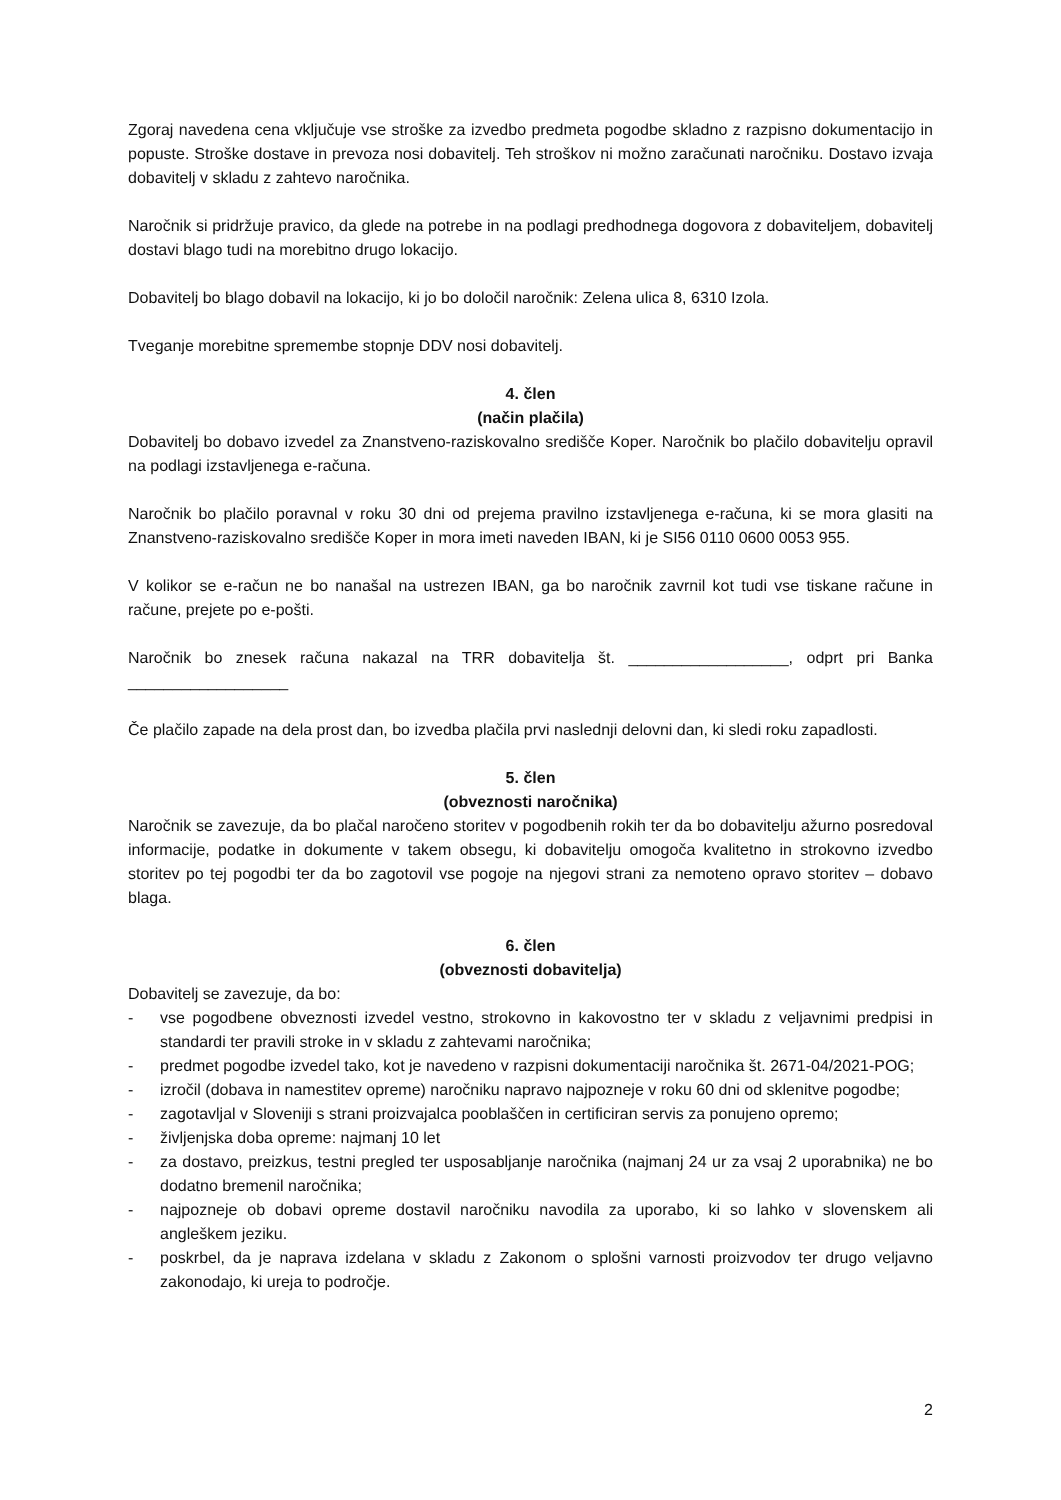Zgoraj navedena cena vključuje vse stroške za izvedbo predmeta pogodbe skladno z razpisno dokumentacijo in popuste. Stroške dostave in prevoza nosi dobavitelj. Teh stroškov ni možno zaračunati naročniku. Dostavo izvaja dobavitelj v skladu z zahtevo naročnika.
Naročnik si pridržuje pravico, da glede na potrebe in na podlagi predhodnega dogovora z dobaviteljem, dobavitelj dostavi blago tudi na morebitno drugo lokacijo.
Dobavitelj bo blago dobavil na lokacijo, ki jo bo določil naročnik: Zelena ulica 8, 6310 Izola.
Tveganje morebitne spremembe stopnje DDV nosi dobavitelj.
4. člen
(način plačila)
Dobavitelj bo dobavo izvedel za Znanstveno-raziskovalno središče Koper. Naročnik bo plačilo dobavitelju opravil na podlagi izstavljenega e-računa.
Naročnik bo plačilo poravnal v roku 30 dni od prejema pravilno izstavljenega e-računa, ki se mora glasiti na Znanstveno-raziskovalno središče Koper in mora imeti naveden IBAN, ki je SI56 0110 0600 0053 955.
V kolikor se e-račun ne bo nanašal na ustrezen IBAN, ga bo naročnik zavrnil kot tudi vse tiskane račune in račune, prejete po e-pošti.
Naročnik bo znesek računa nakazal na TRR dobavitelja št. __________________, odprt pri Banka __________________
Če plačilo zapade na dela prost dan, bo izvedba plačila prvi naslednji delovni dan, ki sledi roku zapadlosti.
5. člen
(obveznosti naročnika)
Naročnik se zavezuje, da bo plačal naročeno storitev v pogodbenih rokih ter da bo dobavitelju ažurno posredoval informacije, podatke in dokumente v takem obsegu, ki dobavitelju omogoča kvalitetno in strokovno izvedbo storitev po tej pogodbi ter da bo zagotovil vse pogoje na njegovi strani za nemoteno opravo storitev – dobavo blaga.
6. člen
(obveznosti dobavitelja)
Dobavitelj se zavezuje, da bo:
- vse pogodbene obveznosti izvedel vestno, strokovno in kakovostno ter v skladu z veljavnimi predpisi in standardi ter pravili stroke in v skladu z zahtevami naročnika;
- predmet pogodbe izvedel tako, kot je navedeno v razpisni dokumentaciji naročnika št. 2671-04/2021-POG;
- izročil (dobava in namestitev opreme) naročniku napravo najpozneje v roku 60 dni od sklenitve pogodbe;
- zagotavljal v Sloveniji s strani proizvajalca pooblaščen in certificiran servis za ponujeno opremo;
- življenjska doba opreme: najmanj 10 let
- za dostavo, preizkus, testni pregled ter usposabljanje naročnika (najmanj 24 ur za vsaj 2 uporabnika) ne bo dodatno bremenil naročnika;
- najpozneje ob dobavi opreme dostavil naročniku navodila za uporabo, ki so lahko v slovenskem ali angleškem jeziku.
- poskrbel, da je naprava izdelana v skladu z Zakonom o splošni varnosti proizvodov ter drugo veljavno zakonodajo, ki ureja to področje.
2